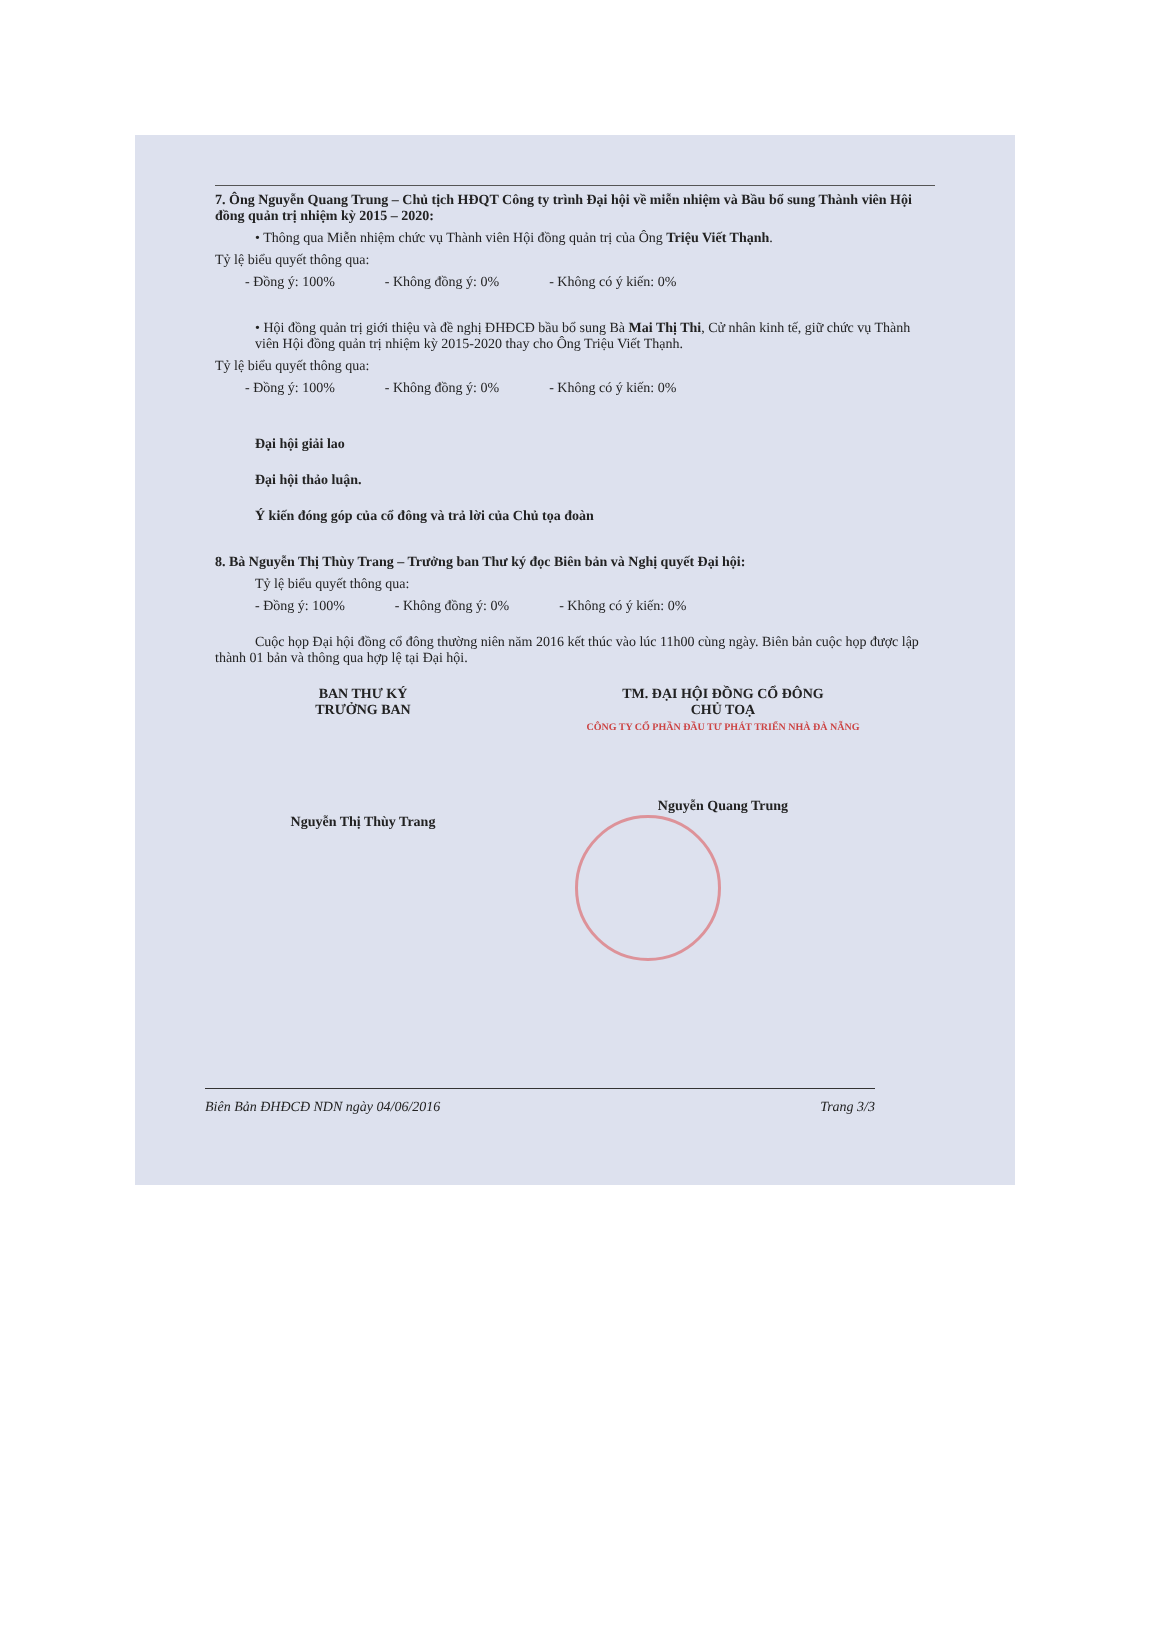7. Ông Nguyễn Quang Trung – Chủ tịch HĐQT Công ty trình Đại hội về miễn nhiệm và Bầu bổ sung Thành viên Hội đồng quản trị nhiệm kỳ 2015 – 2020:
• Thông qua Miễn nhiệm chức vụ Thành viên Hội đồng quản trị của Ông Triệu Viết Thạnh.
Tỷ lệ biểu quyết thông qua:
- Đồng ý: 100% - Không đồng ý: 0% - Không có ý kiến: 0%
• Hội đồng quản trị giới thiệu và đề nghị ĐHĐCĐ bầu bổ sung Bà Mai Thị Thi, Cử nhân kinh tế, giữ chức vụ Thành viên Hội đồng quản trị nhiệm kỳ 2015-2020 thay cho Ông Triệu Viết Thạnh.
Tỷ lệ biểu quyết thông qua:
- Đồng ý: 100% - Không đồng ý: 0% - Không có ý kiến: 0%
Đại hội giải lao
Đại hội thảo luận.
Ý kiến đóng góp của cổ đông và trả lời của Chủ tọa đoàn
8. Bà Nguyễn Thị Thùy Trang – Trưởng ban Thư ký đọc Biên bản và Nghị quyết Đại hội:
Tỷ lệ biểu quyết thông qua:
- Đồng ý: 100% - Không đồng ý: 0% - Không có ý kiến: 0%
Cuộc họp Đại hội đồng cổ đông thường niên năm 2016 kết thúc vào lúc 11h00 cùng ngày. Biên bản cuộc họp được lập thành 01 bản và thông qua hợp lệ tại Đại hội.
BAN THƯ KÝ
TRƯỞNG BAN
Nguyễn Thị Thùy Trang
TM. ĐẠI HỘI ĐỒNG CỔ ĐÔNG
CHỦ TOẠ
CÔNG TY CỔ PHẦN ĐẦU TƯ PHÁT TRIỂN NHÀ ĐÀ NẴNG
Nguyễn Quang Trung
Biên Bản ĐHĐCĐ NDN ngày 04/06/2016 Trang 3/3